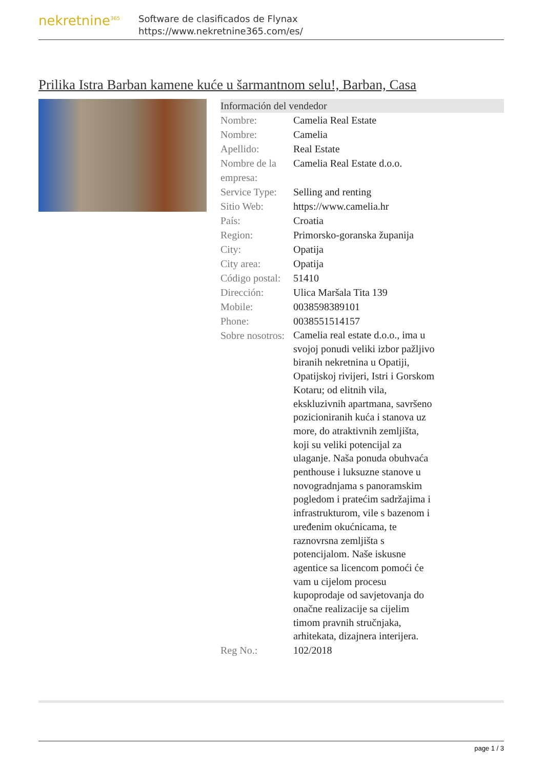nekretnine<sup>365</sup>
Software de clasificados de Flynax
https://www.nekretnine365.com/es/
Prilika Istra Barban kamene kuće u šarmantnom selu!, Barban, Casa
| Información del vendedor | |
| --- | --- |
| Nombre: | Camelia Real Estate |
| Nombre: | Camelia |
| Apellido: | Real Estate |
| Nombre de la empresa: | Camelia Real Estate d.o.o. |
| Service Type: | Selling and renting |
| Sitio Web: | https://www.camelia.hr |
| País: | Croatia |
| Region: | Primorsko-goranska županija |
| City: | Opatija |
| City area: | Opatija |
| Código postal: | 51410 |
| Dirección: | Ulica Maršala Tita 139 |
| Mobile: | 0038598389101 |
| Phone: | 0038551514157 |
| Sobre nosotros: | Camelia real estate d.o.o., ima u svojoj ponudi veliki izbor pažljivo biranih nekretnina u Opatiji, Opatijskoj rivijeri, Istri i Gorskom Kotaru; od elitnih vila, ekskluzivnih apartmana, savršeno pozicioniranih kuća i stanova uz more, do atraktivnih zemljišta, koji su veliki potencijal za ulaganje. Naša ponuda obuhvaća penthouse i luksuzne stanove u novogradnjama s panoramskim pogledom i pratećim sadržajima i infrastrukturom, vile s bazenom i uređenim okućnicama, te raznovrsna zemljišta s potencijalom. Naše iskusne agentice sa licencom pomoći će vam u cijelom procesu kupoprodaje od savjetovanja do onačne realizacije sa cijelim timom pravnih stručnjaka, arhitekata, dizajnera interijera. |
| Reg No.: | 102/2018 |
page 1 / 3